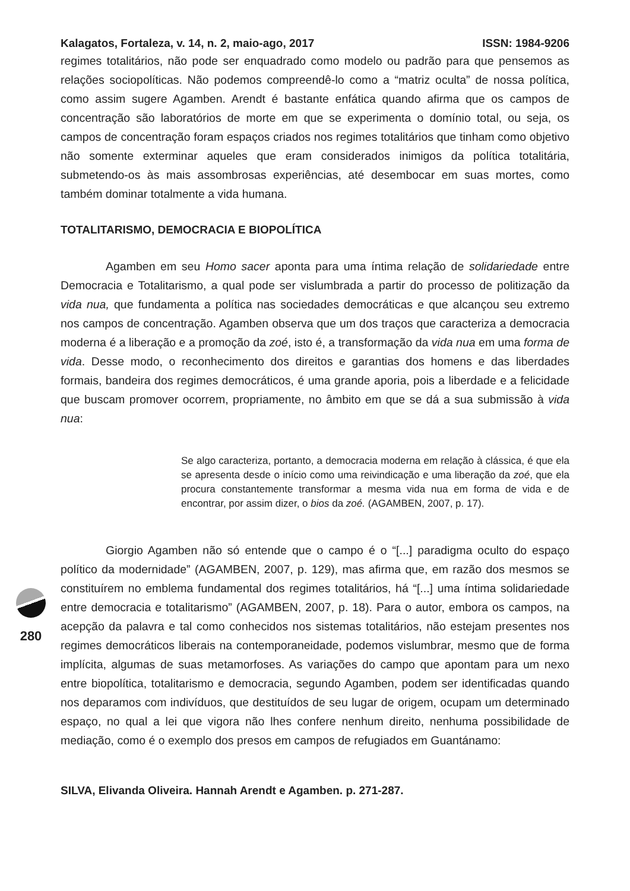Kalagatos, Fortaleza, v. 14, n. 2, maio-ago, 2017 ISSN: 1984-9206
regimes totalitários, não pode ser enquadrado como modelo ou padrão para que pensemos as relações sociopolíticas. Não podemos compreendê-lo como a “matriz oculta” de nossa política, como assim sugere Agamben. Arendt é bastante enfática quando afirma que os campos de concentração são laboratórios de morte em que se experimenta o domínio total, ou seja, os campos de concentração foram espaços criados nos regimes totalitários que tinham como objetivo não somente exterminar aqueles que eram considerados inimigos da política totalitária, submetendo-os às mais assombrosas experiências, até desembocar em suas mortes, como também dominar totalmente a vida humana.
TOTALITARISMO, DEMOCRACIA E BIOPOLÍTICA
Agamben em seu Homo sacer aponta para uma íntima relação de solidariedade entre Democracia e Totalitarismo, a qual pode ser vislumbrada a partir do processo de politização da vida nua, que fundamenta a política nas sociedades democráticas e que alcançou seu extremo nos campos de concentração. Agamben observa que um dos traços que caracteriza a democracia moderna é a liberação e a promoção da zoé, isto é, a transformação da vida nua em uma forma de vida. Desse modo, o reconhecimento dos direitos e garantias dos homens e das liberdades formais, bandeira dos regimes democráticos, é uma grande aporia, pois a liberdade e a felicidade que buscam promover ocorrem, propriamente, no âmbito em que se dá a sua submissão à vida nua:
Se algo caracteriza, portanto, a democracia moderna em relação à clássica, é que ela se apresenta desde o início como uma reivindicação e uma liberação da zoé, que ela procura constantemente transformar a mesma vida nua em forma de vida e de encontrar, por assim dizer, o bios da zoé. (AGAMBEN, 2007, p. 17).
Giorgio Agamben não só entende que o campo é o “[...] paradigma oculto do espaço político da modernidade” (AGAMBEN, 2007, p. 129), mas afirma que, em razão dos mesmos se constituírem no emblema fundamental dos regimes totalitários, há “[...] uma íntima solidariedade entre democracia e totalitarismo” (AGAMBEN, 2007, p. 18). Para o autor, embora os campos, na acepção da palavra e tal como conhecidos nos sistemas totalitários, não estejam presentes nos regimes democráticos liberais na contemporaneidade, podemos vislumbrar, mesmo que de forma implícita, algumas de suas metamorfoses. As variações do campo que apontam para um nexo entre biopolítica, totalitarismo e democracia, segundo Agamben, podem ser identificadas quando nos deparamos com indivíduos, que destituídos de seu lugar de origem, ocupam um determinado espaço, no qual a lei que vigora não lhes confere nenhum direito, nenhuma possibilidade de mediação, como é o exemplo dos presos em campos de refugiados em Guantánamo:
SILVA, Elivanda Oliveira. Hannah Arendt e Agamben. p. 271-287.
280